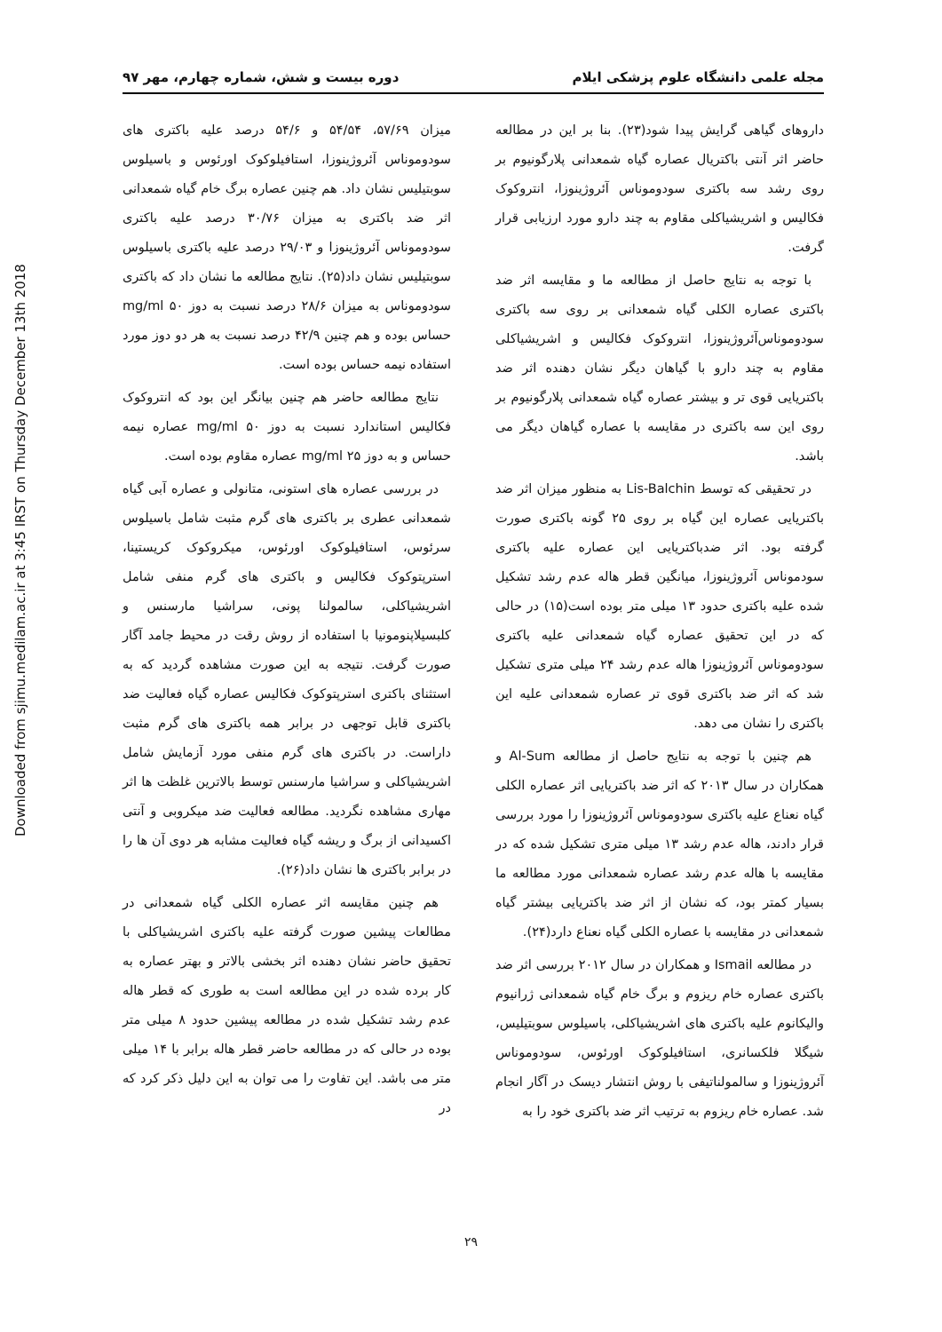Downloaded from sjimu.medilam.ac.ir at 3:45 IRST on Thursday December 13th 2018
مجله علمی دانشگاه علوم پزشکی ایلام دوره بیست و شش، شماره چهارم، مهر ۹۷
داروهای گیاهی گرایش پیدا شود(۲۳). بنا بر این در مطالعه حاضر اثر آنتی باکتریال عصاره گیاه شمعدانی پلارگونیوم بر روی رشد سه باکتری سودوموناس آئروژینوزا، انتروکوک فکالیس و اشریشیاکلی مقاوم به چند دارو مورد ارزیابی قرار گرفت.
با توجه به نتایج حاصل از مطالعه ما و مقایسه اثر ضد باکتری عصاره الکلی گیاه شمعدانی بر روی سه باکتری سودوموناس‌آئروژینوزا، انتروکوک فکالیس و اشریشیاکلی مقاوم به چند دارو با گیاهان دیگر نشان دهنده اثر ضد باکتریایی قوی تر و بیشتر عصاره گیاه شمعدانی پلارگونیوم بر روی این سه باکتری در مقایسه با عصاره گیاهان دیگر می باشد.
در تحقیقی که توسط Lis-Balchin به منظور میزان اثر ضد باکتریایی عصاره این گیاه بر روی ۲۵ گونه باکتری صورت گرفته بود. اثر ضدباکتریایی این عصاره علیه باکتری سودموناس آئروژینوزا، میانگین قطر هاله عدم رشد تشکیل شده علیه باکتری حدود ۱۳ میلی متر بوده است(۱۵) در حالی که در این تحقیق عصاره گیاه شمعدانی علیه باکتری سودوموناس آئروژینوزا هاله عدم رشد ۲۴ میلی متری تشکیل شد که اثر ضد باکتری قوی تر عصاره شمعدانی علیه این باکتری را نشان می دهد.
هم چنین با توجه به نتایج حاصل از مطالعه Al-Sum و همکاران در سال ۲۰۱۳ که اثر ضد باکتریایی اثر عصاره الکلی گیاه نعناع علیه باکتری سودوموناس آئروژینوزا را مورد بررسی قرار دادند، هاله عدم رشد ۱۳ میلی متری تشکیل شده که در مقایسه با هاله عدم رشد عصاره شمعدانی مورد مطالعه ما بسیار کمتر بود، که نشان از اثر ضد باکتریایی بیشتر گیاه شمعدانی در مقایسه با عصاره الکلی گیاه نعناع دارد(۲۴).
در مطالعه Ismail و همکاران در سال ۲۰۱۲ بررسی اثر ضد باکتری عصاره خام ریزوم و برگ خام گیاه شمعدانی ژرانیوم والیکانوم علیه باکتری های اشریشیاکلی، باسیلوس سوبتیلیس، شیگلا فلکسانری، استافیلوکوک اورئوس، سودوموناس آئروژینوزا و سالمولناتیفی با روش انتشار دیسک در آگار انجام شد. عصاره خام ریزوم به ترتیب اثر ضد باکتری خود را به
میزان ۵۷/۶۹، ۵۴/۵۴ و ۵۴/۶ درصد علیه باکتری های سودوموناس آئروژینوزا، استافیلوکوک اورئوس و باسیلوس سوبتیلیس نشان داد. هم چنین عصاره برگ خام گیاه شمعدانی اثر ضد باکتری به میزان ۳۰/۷۶ درصد علیه باکتری سودوموناس آئروژینوزا و ۲۹/۰۳ درصد علیه باکتری باسیلوس سوبتیلیس نشان داد(۲۵). نتایج مطالعه ما نشان داد که باکتری سودوموناس به میزان ۲۸/۶ درصد نسبت به دوز ۵۰ mg/ml حساس بوده و هم چنین ۴۲/۹ درصد نسبت به هر دو دوز مورد استفاده نیمه حساس بوده است.
نتایج مطالعه حاضر هم چنین بیانگر این بود که انتروکوک فکالیس استاندارد نسبت به دوز ۵۰ mg/ml عصاره نیمه حساس و به دوز ۲۵ mg/ml عصاره مقاوم بوده است.
در بررسی عصاره های استونی، متانولی و عصاره آبی گیاه شمعدانی عطری بر باکتری های گرم مثبت شامل باسیلوس سرئوس، استافیلوکوک اورئوس، میکروکوک کریستینا، استرپتوکوک فکالیس و باکتری های گرم منفی شامل اشریشیاکلی، سالمولنا پونی، سراشیا مارسنس و کلبسیلاپنومونیا با استفاده از روش رقت در محیط جامد آگار صورت گرفت. نتیجه به این صورت مشاهده گردید که به استثنای باکتری استرپتوکوک فکالیس عصاره گیاه فعالیت ضد باکتری قابل توجهی در برابر همه باکتری های گرم مثبت داراست. در باکتری های گرم منفی مورد آزمایش شامل اشریشیاکلی و سراشیا مارسنس توسط بالاترین غلظت ها اثر مهاری مشاهده نگردید. مطالعه فعالیت ضد میکروبی و آنتی اکسیدانی از برگ و ریشه گیاه فعالیت مشابه هر دوی آن ها را در برابر باکتری ها نشان داد(۲۶).
هم چنین مقایسه اثر عصاره الکلی گیاه شمعدانی در مطالعات پیشین صورت گرفته علیه باکتری اشریشیاکلی با تحقیق حاضر نشان دهنده اثر بخشی بالاتر و بهتر عصاره به کار برده شده در این مطالعه است به طوری که قطر هاله عدم رشد تشکیل شده در مطالعه پیشین حدود ۸ میلی متر بوده در حالی که در مطالعه حاضر قطر هاله برابر با ۱۴ میلی متر می باشد. این تفاوت را می توان به این دلیل ذکر کرد که در
۲۹